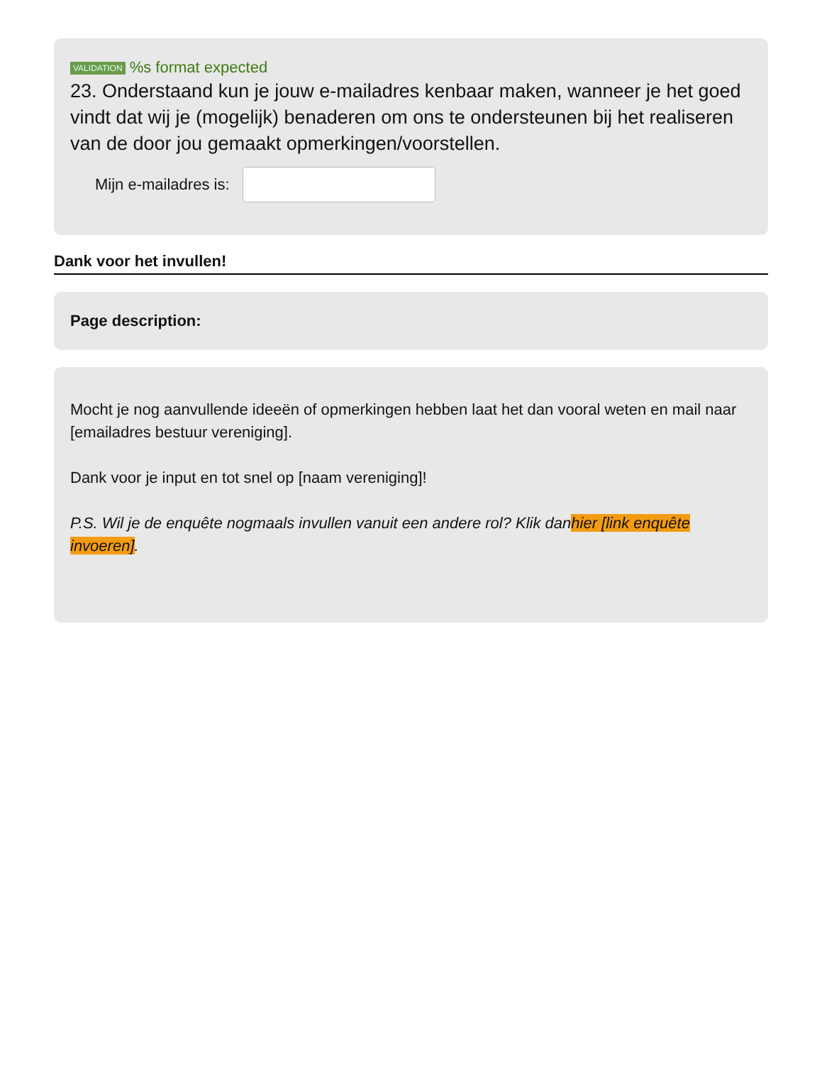VALIDATION %s format expected
23. Onderstaand kun je jouw e-mailadres kenbaar maken, wanneer je het goed vindt dat wij je (mogelijk) benaderen om ons te ondersteunen bij het realiseren van de door jou gemaakt opmerkingen/voorstellen.
Mijn e-mailadres is:
Dank voor het invullen!
Page description:
Mocht je nog aanvullende ideeën of opmerkingen hebben laat het dan vooral weten en mail naar [emailadres bestuur vereniging].
Dank voor je input en tot snel op [naam vereniging]!
P.S. Wil je de enquête nogmaals invullen vanuit een andere rol? Klik danhier [link enquête invoeren].